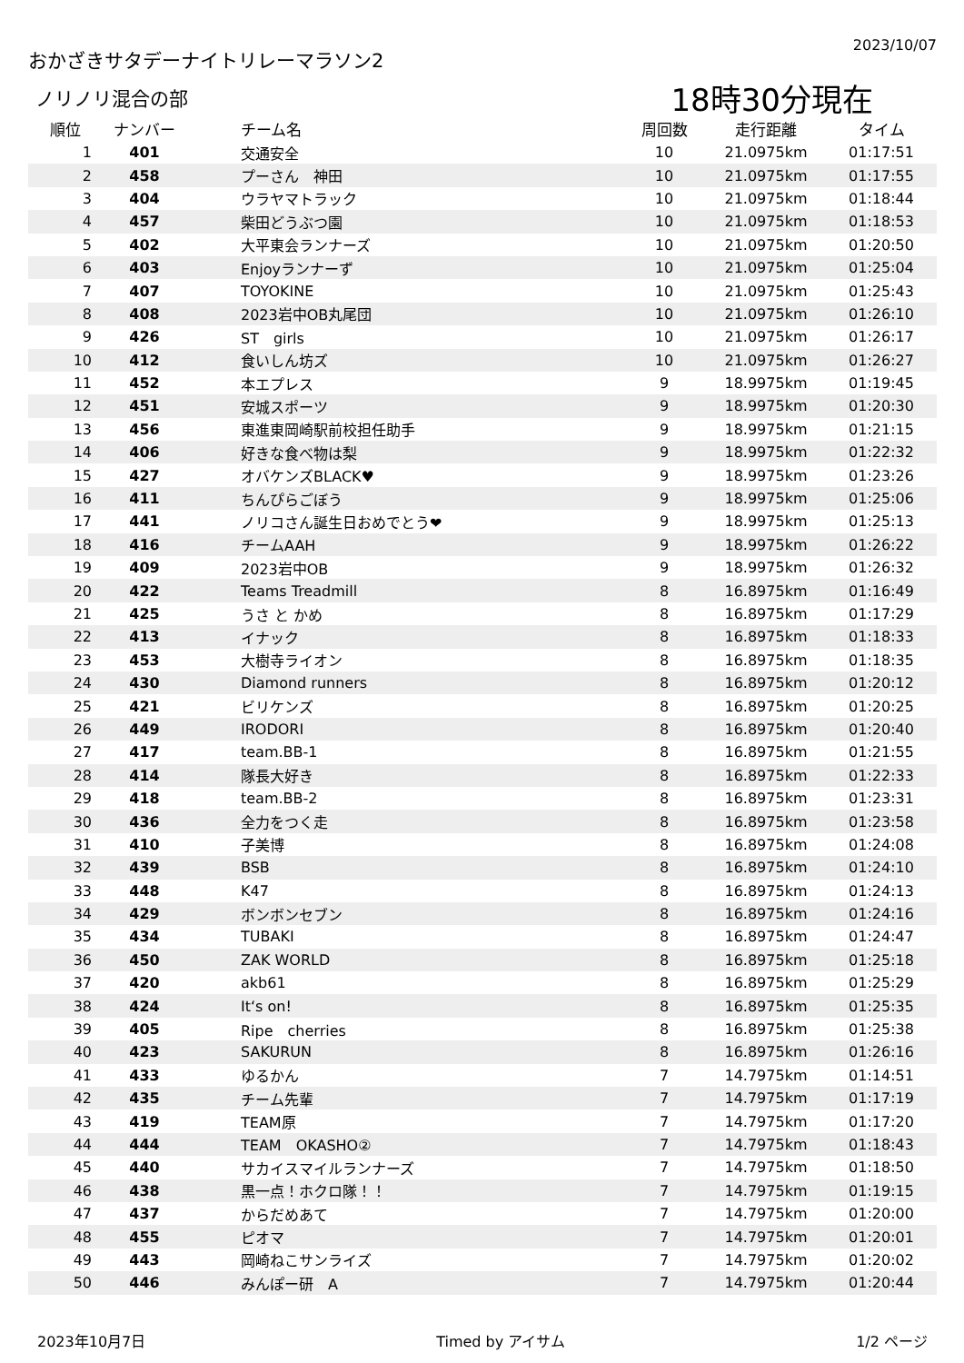おかざきサタデーナイトリレーマラソン2
2023/10/07
ノリノリ混合の部
18時30分現在
| 順位 | ナンバー | チーム名 | 周回数 | 走行距離 | タイム |
| --- | --- | --- | --- | --- | --- |
| 1 | 401 | 交通安全 | 10 | 21.0975km | 01:17:51 |
| 2 | 458 | プーさん 神田 | 10 | 21.0975km | 01:17:55 |
| 3 | 404 | ウラヤマトラック | 10 | 21.0975km | 01:18:44 |
| 4 | 457 | 柴田どうぶつ園 | 10 | 21.0975km | 01:18:53 |
| 5 | 402 | 大平東会ランナーズ | 10 | 21.0975km | 01:20:50 |
| 6 | 403 | Enjoyランナーず | 10 | 21.0975km | 01:25:04 |
| 7 | 407 | TOYOKINE | 10 | 21.0975km | 01:25:43 |
| 8 | 408 | 2023岩中OB丸尾団 | 10 | 21.0975km | 01:26:10 |
| 9 | 426 | ST girls | 10 | 21.0975km | 01:26:17 |
| 10 | 412 | 食いしん坊ズ | 10 | 21.0975km | 01:26:27 |
| 11 | 452 | 本エプレス | 9 | 18.9975km | 01:19:45 |
| 12 | 451 | 安城スポーツ | 9 | 18.9975km | 01:20:30 |
| 13 | 456 | 東進東岡崎駅前校担任助手 | 9 | 18.9975km | 01:21:15 |
| 14 | 406 | 好きな食べ物は梨 | 9 | 18.9975km | 01:22:32 |
| 15 | 427 | オバケンズBLACK♥ | 9 | 18.9975km | 01:23:26 |
| 16 | 411 | ちんぴらごぼう | 9 | 18.9975km | 01:25:06 |
| 17 | 441 | ノリコさん誕生日おめでとう❤ | 9 | 18.9975km | 01:25:13 |
| 18 | 416 | チームAAH | 9 | 18.9975km | 01:26:22 |
| 19 | 409 | 2023岩中OB | 9 | 18.9975km | 01:26:32 |
| 20 | 422 | Teams Treadmill | 8 | 16.8975km | 01:16:49 |
| 21 | 425 | うさ と かめ | 8 | 16.8975km | 01:17:29 |
| 22 | 413 | イナック | 8 | 16.8975km | 01:18:33 |
| 23 | 453 | 大樹寺ライオン | 8 | 16.8975km | 01:18:35 |
| 24 | 430 | Diamond runners | 8 | 16.8975km | 01:20:12 |
| 25 | 421 | ビリケンズ | 8 | 16.8975km | 01:20:25 |
| 26 | 449 | IRODORI | 8 | 16.8975km | 01:20:40 |
| 27 | 417 | team.BB-1 | 8 | 16.8975km | 01:21:55 |
| 28 | 414 | 隊長大好き | 8 | 16.8975km | 01:22:33 |
| 29 | 418 | team.BB-2 | 8 | 16.8975km | 01:23:31 |
| 30 | 436 | 全力をつく走 | 8 | 16.8975km | 01:23:58 |
| 31 | 410 | 子美博 | 8 | 16.8975km | 01:24:08 |
| 32 | 439 | BSB | 8 | 16.8975km | 01:24:10 |
| 33 | 448 | K47 | 8 | 16.8975km | 01:24:13 |
| 34 | 429 | ボンボンセブン | 8 | 16.8975km | 01:24:16 |
| 35 | 434 | TUBAKI | 8 | 16.8975km | 01:24:47 |
| 36 | 450 | ZAK WORLD | 8 | 16.8975km | 01:25:18 |
| 37 | 420 | akb61 | 8 | 16.8975km | 01:25:29 |
| 38 | 424 | It‘s on! | 8 | 16.8975km | 01:25:35 |
| 39 | 405 | Ripe cherries | 8 | 16.8975km | 01:25:38 |
| 40 | 423 | SAKURUN | 8 | 16.8975km | 01:26:16 |
| 41 | 433 | ゆるかん | 7 | 14.7975km | 01:14:51 |
| 42 | 435 | チーム先輩 | 7 | 14.7975km | 01:17:19 |
| 43 | 419 | TEAM原 | 7 | 14.7975km | 01:17:20 |
| 44 | 444 | TEAM OKASHO② | 7 | 14.7975km | 01:18:43 |
| 45 | 440 | サカイスマイルランナーズ | 7 | 14.7975km | 01:18:50 |
| 46 | 438 | 黒一点！ホクロ隊！！ | 7 | 14.7975km | 01:19:15 |
| 47 | 437 | からだめあて | 7 | 14.7975km | 01:20:00 |
| 48 | 455 | ピオマ | 7 | 14.7975km | 01:20:01 |
| 49 | 443 | 岡崎ねこサンライズ | 7 | 14.7975km | 01:20:02 |
| 50 | 446 | みんぽー研 A | 7 | 14.7975km | 01:20:44 |
2023年10月7日 Timed by アイサム 1/2 ページ